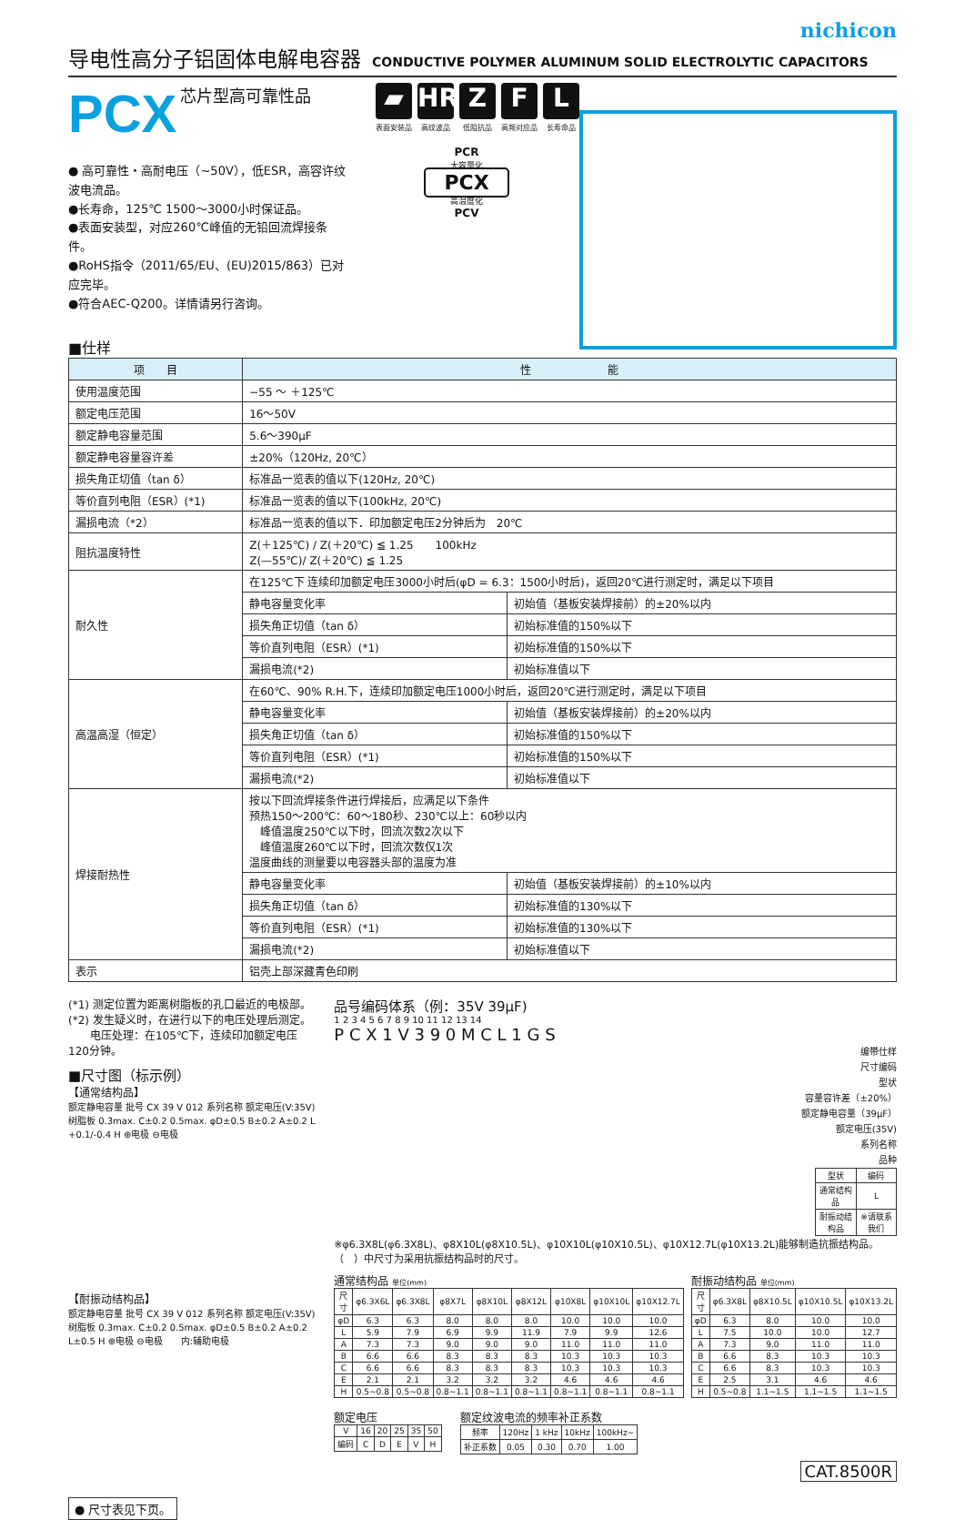nichicon
导电性高分子铝固体电解电容器 CONDUCTIVE POLYMER ALUMINUM SOLID ELECTROLYTIC CAPACITORS
PCX 芯片型高可靠性品
● 高可靠性・高耐电压（~50V），低ESR，高容许纹波电流品。
●长寿命，125℃ 1500～3000小时保证品。
●表面安装型，对应260℃峰值的无铅回流焊接条件。
●RoHS指令（2011/65/EU、(EU)2015/863）已对应完毕。
●符合AEC-Q200。详情请另行咨询。
■仕样
▰
表面安装品
HR
高纹波品
Z
低阻抗品
F
高频对应品
L
长寿命品
PCR
大容量化
PCX
高温度化
PCV
| 项 目 | 性 能 | |
| --- | --- | --- |
| 使用温度范围 | −55 ～ ＋125℃ | |
| 额定电压范围 | 16～50V | |
| 额定静电容量范围 | 5.6～390μF | |
| 额定静电容量容许差 | ±20%（120Hz, 20℃） | |
| 损失角正切值（tan δ） | 标准品一览表的值以下(120Hz, 20℃) | |
| 等价直列电阻（ESR）(*1) | 标准品一览表的值以下(100kHz, 20℃) | |
| 漏损电流（*2） | 标准品一览表的值以下．印加额定电压2分钟后为 20℃ | |
| 阻抗温度特性 | Z(＋125℃) / Z(＋20℃) ≦ 1.25 100kHz Z(—55℃)/ Z(＋20℃) ≦ 1.25 | |
| 耐久性 | 在125℃下 连续印加额定电压3000小时后(φD = 6.3：1500小时后)，返回20℃进行测定时，满足以下项目 | |
| | 静电容量变化率 | 初始值（基板安装焊接前）的±20%以内 |
| | 损失角正切值（tan δ） | 初始标准值的150%以下 |
| | 等价直列电阻（ESR）(*1) | 初始标准值的150%以下 |
| | 漏损电流(*2) | 初始标准值以下 |
| 高温高湿（恒定） | 在60℃、90% R.H.下，连续印加额定电压1000小时后，返回20℃进行测定时，满足以下项目 | |
| | 静电容量变化率 | 初始值（基板安装焊接前）的±20%以内 |
| | 损失角正切值（tan δ） | 初始标准值的150%以下 |
| | 等价直列电阻（ESR）(*1) | 初始标准值的150%以下 |
| | 漏损电流(*2) | 初始标准值以下 |
| 焊接耐热性 | 按以下回流焊接条件进行焊接后，应满足以下条件 预热150～200℃：60～180秒、230℃以上：60秒以内 峰值温度250℃以下时，回流次数2次以下 峰值温度260℃以下时，回流次数仅1次 温度曲线的测量要以电容器头部的温度为准 | |
| | 静电容量变化率 | 初始值（基板安装焊接前）的±10%以内 |
| | 损失角正切值（tan δ） | 初始标准值的130%以下 |
| | 等价直列电阻（ESR）(*1) | 初始标准值的130%以下 |
| | 漏损电流(*2) | 初始标准值以下 |
| 表示 | 铝壳上部深藏青色印刷 | |
(*1) 测定位置为距离树脂板的孔口最近的电极部。
(*2) 发生疑义时，在进行以下的电压处理后测定。
　　电压处理：在105℃下，连续印加额定电压120分钟。
■尺寸图（标示例）
【通常结构品】
额定静电容量 批号 CX 39 V 012 系列名称 额定电压(V:35V) 树脂板 0.3max. C±0.2 0.5max. φD±0.5 B±0.2 A±0.2 L +0.1/-0.4 H ⊕电极 ⊖电极
【耐振动结构品】
额定静电容量 批号 CX 39 V 012 系列名称 额定电压(V:35V) 树脂板 0.3max. C±0.2 0.5max. φD±0.5 B±0.2 A±0.2 L±0.5 H ⊕电极 ⊖电极　　内:辅助电极
● 尺寸表见下页。
品号编码体系（例：35V 39μF)
1 2 3 4 5 6 7 8 9 10 11 12 13 14
P C X 1 V 3 9 0 M C L 1 G S
编带仕样
尺寸编码
型状
容量容许差（±20%）
额定静电容量（39μF）
额定电压(35V)
系列名称
品种
| 型状 | 编码 |
| --- | --- |
| 通常结构品 | L |
| 耐振动结构品 | ※请联系我们 |
※φ6.3X8L(φ6.3X8L)、φ8X10L(φ8X10.5L)、φ10X10L(φ10X10.5L)、φ10X12.7L(φ10X13.2L)能够制造抗振结构品。
（　）中尺寸为采用抗振结构品时的尺寸。
通常结构品 单位(mm)
| 尺寸 | φ6.3X6L | φ6.3X8L | φ8X7L | φ8X10L | φ8X12L | φ10X8L | φ10X10L | φ10X12.7L |
| --- | --- | --- | --- | --- | --- | --- | --- | --- |
| φD | 6.3 | 6.3 | 8.0 | 8.0 | 8.0 | 10.0 | 10.0 | 10.0 |
| L | 5.9 | 7.9 | 6.9 | 9.9 | 11.9 | 7.9 | 9.9 | 12.6 |
| A | 7.3 | 7.3 | 9.0 | 9.0 | 9.0 | 11.0 | 11.0 | 11.0 |
| B | 6.6 | 6.6 | 8.3 | 8.3 | 8.3 | 10.3 | 10.3 | 10.3 |
| C | 6.6 | 6.6 | 8.3 | 8.3 | 8.3 | 10.3 | 10.3 | 10.3 |
| E | 2.1 | 2.1 | 3.2 | 3.2 | 3.2 | 4.6 | 4.6 | 4.6 |
| H | 0.5~0.8 | 0.5~0.8 | 0.8~1.1 | 0.8~1.1 | 0.8~1.1 | 0.8~1.1 | 0.8~1.1 | 0.8~1.1 |
耐振动结构品 单位(mm)
| 尺寸 | φ6.3X8L | φ8X10.5L | φ10X10.5L | φ10X13.2L |
| --- | --- | --- | --- | --- |
| φD | 6.3 | 8.0 | 10.0 | 10.0 |
| L | 7.5 | 10.0 | 10.0 | 12.7 |
| A | 7.3 | 9.0 | 11.0 | 11.0 |
| B | 6.6 | 8.3 | 10.3 | 10.3 |
| C | 6.6 | 8.3 | 10.3 | 10.3 |
| E | 2.5 | 3.1 | 4.6 | 4.6 |
| H | 0.5~0.8 | 1.1~1.5 | 1.1~1.5 | 1.1~1.5 |
额定电压
| V | 16 | 20 | 25 | 35 | 50 |
| 编码 | C | D | E | V | H |
额定纹波电流的频率补正系数
| 频率 | 120Hz | 1 kHz | 10kHz | 100kHz~ |
| 补正系数 | 0.05 | 0.30 | 0.70 | 1.00 |
CAT.8500R